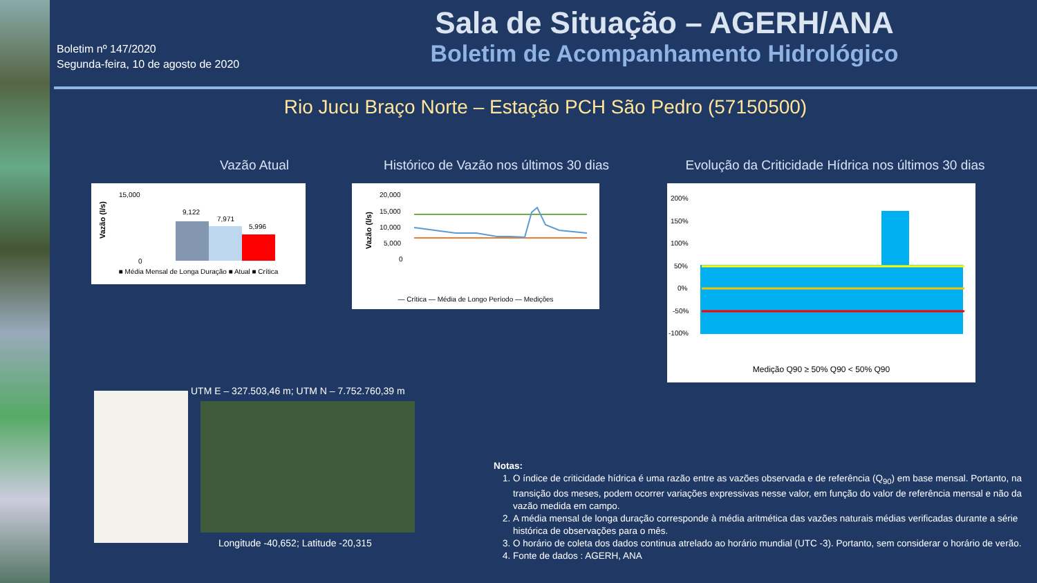Boletim nº 147/2020
Segunda-feira, 10 de agosto de 2020
Sala de Situação – AGERH/ANA
Boletim de Acompanhamento Hidrológico
Rio Jucu Braço Norte – Estação PCH São Pedro (57150500)
Vazão Atual
Histórico de Vazão nos últimos 30 dias
Evolução da Criticidade Hídrica nos últimos 30 dias
Vazão (l/s)
15,000
0
9,122
7,971
5,996
■ Média Mensal de Longa Duração ■ Atual ■ Crítica
Vazão (l/s)
20,000
15,000
10,000
5,000
0
— Crítica — Média de Longo Período — Medições
200%
150%
100%
50%
0%
-50%
-100%
Medição Q90 ≥ 50% Q90 < 50% Q90
UTM E – 327.503,46 m; UTM N – 7.752.760,39 m
Longitude -40,652; Latitude -20,315
Notas:
1. O índice de criticidade hídrica é uma razão entre as vazões observada e de referência (Q<sub>90</sub>) em base mensal. Portanto, na transição dos meses, podem ocorrer variações expressivas nesse valor, em função do valor de referência mensal e não da vazão medida em campo.
2. A média mensal de longa duração corresponde à média aritmética das vazões naturais médias verificadas durante a série histórica de observações para o mês.
3. O horário de coleta dos dados continua atrelado ao horário mundial (UTC -3). Portanto, sem considerar o horário de verão.
4. Fonte de dados : AGERH, ANA